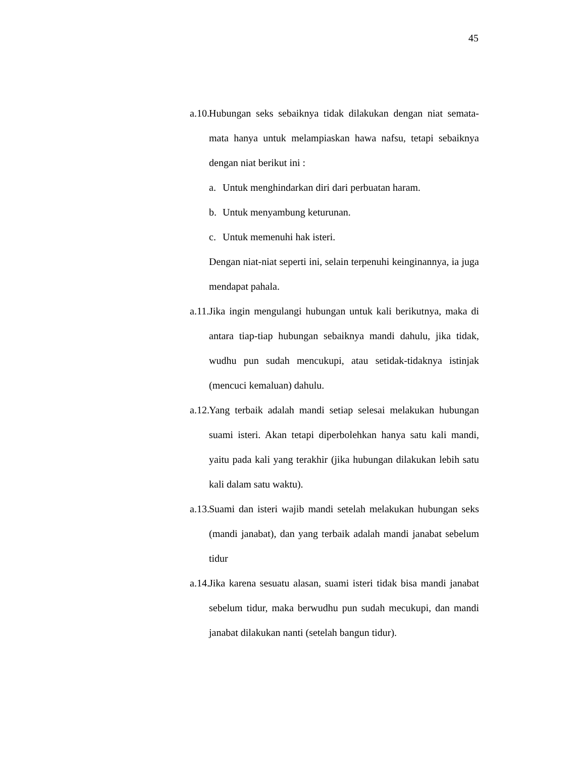45
a.10.
Hubungan seks sebaiknya tidak dilakukan dengan niat semata-mata hanya untuk melampiaskan hawa nafsu, tetapi sebaiknya dengan niat berikut ini :
a. Untuk menghindarkan diri dari perbuatan haram.
b. Untuk menyambung keturunan.
c. Untuk memenuhi hak isteri.
Dengan niat-niat seperti ini, selain terpenuhi keinginannya, ia juga mendapat pahala.
a.11.
Jika ingin mengulangi hubungan untuk kali berikutnya, maka di antara tiap-tiap hubungan sebaiknya mandi dahulu, jika tidak, wudhu pun sudah mencukupi, atau setidak-tidaknya istinjak (mencuci kemaluan) dahulu.
a.12.
Yang terbaik adalah mandi setiap selesai melakukan hubungan suami isteri. Akan tetapi diperbolehkan hanya satu kali mandi, yaitu pada kali yang terakhir (jika hubungan dilakukan lebih satu kali dalam satu waktu).
a.13.
Suami dan isteri wajib mandi setelah melakukan hubungan seks (mandi janabat), dan yang terbaik adalah mandi janabat sebelum tidur
a.14.
Jika karena sesuatu alasan, suami isteri tidak bisa mandi janabat sebelum tidur, maka berwudhu pun sudah mecukupi, dan mandi janabat dilakukan nanti (setelah bangun tidur).